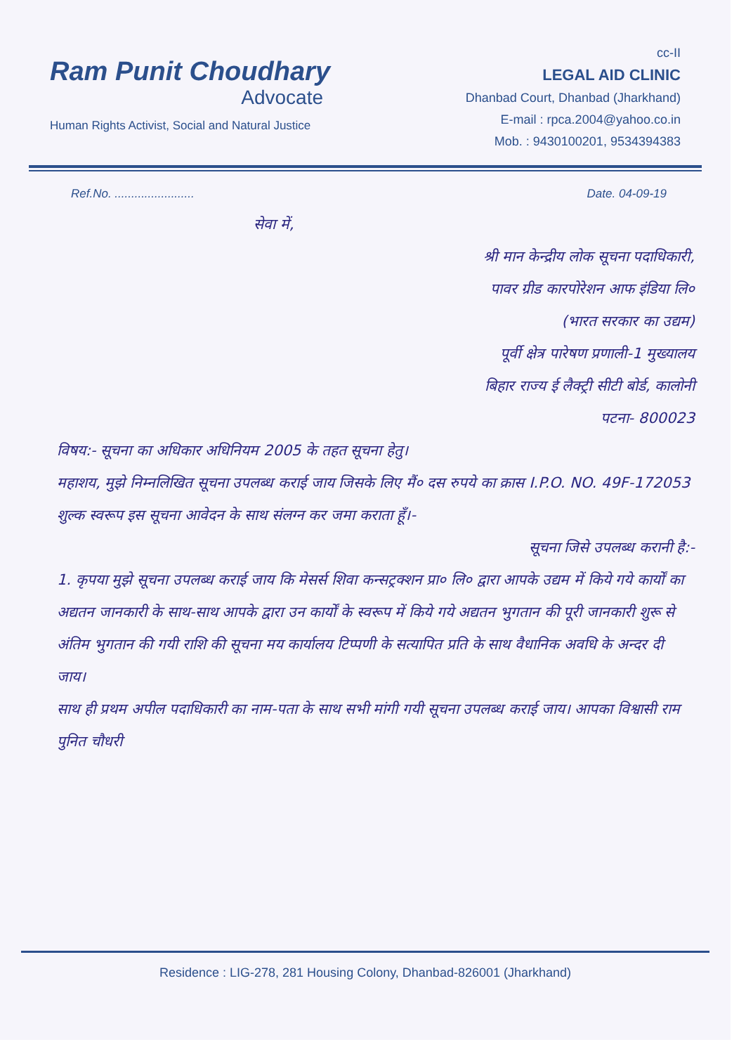Ram Punit Choudhary
Advocate
Human Rights Activist, Social and Natural Justice
cc-II
LEGAL AID CLINIC
Dhanbad Court, Dhanbad (Jharkhand)
E-mail : rpca.2004@yahoo.co.in
Mob. : 9430100201, 9534394383
Ref.No. ........................ Date. 04-09-19
सेवा में,
श्री मान केन्द्रीय लोक सूचना पदाधिकारी,
पावर ग्रीड कारपोरेशन आफ इंडिया लि०
(भारत सरकार का उद्यम)
पूर्वी क्षेत्र पारेषण प्रणाली-1 मुख्यालय
बिहार राज्य ई लैक्ट्री सीटी बोर्ड, कालोनी
पटना- 800023
विषय:- सूचना का अधिकार अधिनियम 2005 के तहत सूचना हेतु।
महाशय, मुझे निम्नलिखित सूचना उपलब्ध कराई जाय जिसके लिए मैं० दस रुपये का क्रास I.P.O. NO. 49F-172053 शुल्क स्वरूप इस सूचना आवेदन के साथ संलग्न कर जमा कराता हूँ।-
सूचना जिसे उपलब्ध करानी है:-
1. कृपया मुझे सूचना उपलब्ध कराई जाय कि मेसर्स शिवा कन्सट्रक्शन प्रा० लि० द्वारा आपके उद्यम में किये गये कार्यों का अद्यतन जानकारी के साथ-साथ आपके द्वारा उन कार्यों के स्वरूप में किये गये अद्यतन भुगतान की पूरी जानकारी शुरू से अंतिम भुगतान की गयी राशि की सूचना मय कार्यालय टिप्पणी के सत्यापित प्रति के साथ वैधानिक अवधि के अन्दर दी जाय।
साथ ही प्रथम अपील पदाधिकारी का नाम-पता के साथ सभी मांगी गयी सूचना उपलब्ध कराई जाय। आपका विश्वासी राम पुनित चौधरी
Residence : LIG-278, 281 Housing Colony, Dhanbad-826001 (Jharkhand)